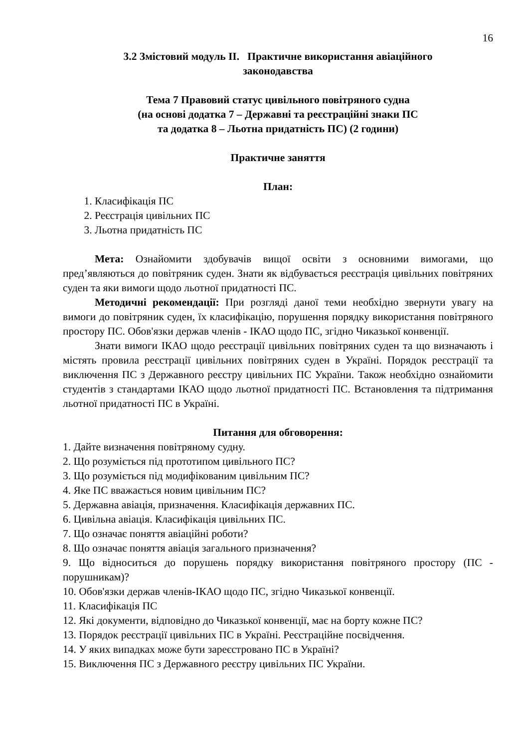16
3.2 Змістовий модуль ІІ. Практичне використання авіаційного
законодавства
Тема 7 Правовий статус цивільного повітряного судна
(на основі додатка 7 – Державні та реєстраційні знаки ПС
та додатка 8 – Льотна придатність ПС) (2 години)
Практичне заняття
План:
1. Класифікація ПС
2. Реєстрація цивільних ПС
3. Льотна придатність ПС
Мета: Ознайомити здобувачів вищої освіти з основними вимогами, що пред’являються до повітряник суден. Знати як відбувається реєстрація цивільних повітряних суден та яки вимоги щодо льотної придатності ПС.
Методичні рекомендації: При розгляді даної теми необхідно звернути увагу на вимоги до повітряник суден, їх класифікацію, порушення порядку використання повітряного простору ПС. Обов'язки держав членів - ІКАО щодо ПС, згідно Чиказької конвенції.
Знати вимоги ІКАО щодо реєстрації цивільних повітряних суден та що визначають і містять провила реєстрації цивільних повітряних суден в Україні. Порядок реєстрації та виключення ПС з Державного реєстру цивільних ПС України. Також необхідно ознайомити студентів з стандартами ІКАО щодо льотної придатності ПС. Встановлення та підтримання льотної придатності ПС в Україні.
Питання для обговорення:
1. Дайте визначення повітряному судну.
2. Що розуміється під прототипом цивільного ПС?
3. Що розуміється під модифікованим цивільним ПС?
4. Яке ПС вважається новим цивільним ПС?
5. Державна авіація, призначення. Класифікація державних ПС.
6. Цивільна авіація. Класифікація цивільних ПС.
7. Що означає поняття авіаційні роботи?
8. Що означає поняття авіація загального призначення?
9. Що відноситься до порушень порядку використання повітряного простору (ПС - порушникам)?
10. Обов'язки держав членів-ІКАО щодо ПС, згідно Чиказької конвенції.
11. Класифікація ПС
12. Які документи, відповідно до Чиказької конвенції, має на борту кожне ПС?
13. Порядок реєстрації цивільних ПС в Україні. Реєстраційне посвідчення.
14. У яких випадках може бути зареєстровано ПС в Україні?
15. Виключення ПС з Державного реєстру цивільних ПС України.